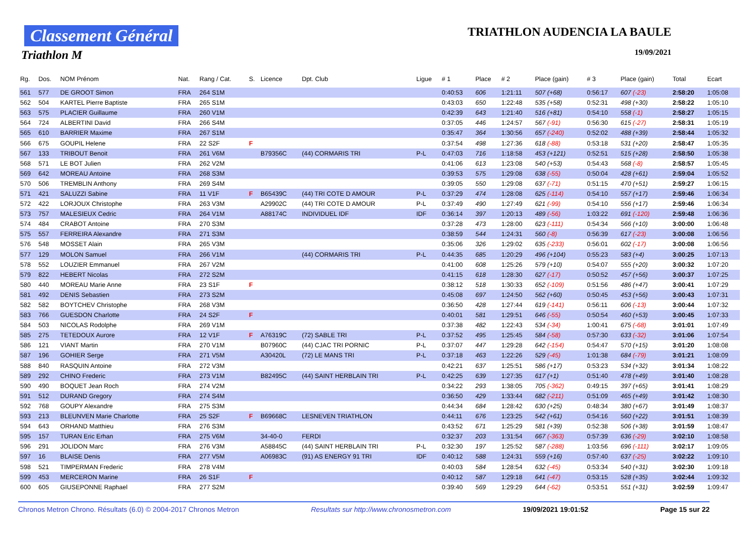Classement Général
Triathlon M
TRIATHLON AUDENCIA LA BAULE
19/09/2021
| Rg. | Dos. | NOM Prénom | Nat. | Rang / Cat. | S. | Licence | Dpt. Club | Ligue | # 1 | Place | # 2 | Place (gain) | # 3 | Place (gain) | Total | Ecart |
| --- | --- | --- | --- | --- | --- | --- | --- | --- | --- | --- | --- | --- | --- | --- | --- | --- |
| 561 | 577 | DE GROOT Simon | FRA | 264 S1M | | | | | 0:40:53 | 606 | 1:21:11 | 507 (+68) | 0:56:17 | 607 (-23) | 2:58:20 | 1:05:08 |
| 562 | 504 | KARTEL Pierre Baptiste | FRA | 265 S1M | | | | | 0:43:03 | 650 | 1:22:48 | 535 (+58) | 0:52:31 | 498 (+30) | 2:58:22 | 1:05:10 |
| 563 | 575 | PLACIER Guillaume | FRA | 260 V1M | | | | | 0:42:39 | 643 | 1:21:40 | 516 (+81) | 0:54:10 | 558 (-1) | 2:58:27 | 1:05:15 |
| 564 | 724 | ALBERTINI David | FRA | 266 S4M | | | | | 0:37:05 | 446 | 1:24:57 | 567 (-91) | 0:56:30 | 615 (-27) | 2:58:31 | 1:05:19 |
| 565 | 610 | BARRIER Maxime | FRA | 267 S1M | | | | | 0:35:47 | 364 | 1:30:56 | 657 (-240) | 0:52:02 | 488 (+39) | 2:58:44 | 1:05:32 |
| 566 | 675 | GOUPIL Helene | FRA | 22 S2F | F | | | | 0:37:54 | 498 | 1:27:36 | 618 (-88) | 0:53:18 | 531 (+20) | 2:58:47 | 1:05:35 |
| 567 | 133 | TRIBOUT Benoit | FRA | 261 V6M | | B79356C | (44) CORMARIS TRI | P-L | 0:47:03 | 716 | 1:18:58 | 453 (+121) | 0:52:51 | 515 (+28) | 2:58:50 | 1:05:38 |
| 568 | 571 | LE BOT Julien | FRA | 262 V2M | | | | | 0:41:06 | 613 | 1:23:08 | 540 (+53) | 0:54:43 | 568 (-8) | 2:58:57 | 1:05:45 |
| 569 | 642 | MOREAU Antoine | FRA | 268 S3M | | | | | 0:39:53 | 575 | 1:29:08 | 638 (-55) | 0:50:04 | 428 (+61) | 2:59:04 | 1:05:52 |
| 570 | 506 | TREMBLIN Anthony | FRA | 269 S4M | | | | | 0:39:05 | 550 | 1:29:08 | 637 (-71) | 0:51:15 | 470 (+51) | 2:59:27 | 1:06:15 |
| 571 | 421 | SALUZZI Sabine | FRA | 11 V1F | F | B65439C | (44) TRI COTE D AMOUR | P-L | 0:37:29 | 474 | 1:28:08 | 625 (-114) | 0:54:10 | 557 (+17) | 2:59:46 | 1:06:34 |
| 572 | 422 | LORJOUX Christophe | FRA | 263 V3M | | A29902C | (44) TRI COTE D AMOUR | P-L | 0:37:49 | 490 | 1:27:49 | 621 (-99) | 0:54:10 | 556 (+17) | 2:59:46 | 1:06:34 |
| 573 | 757 | MALESIEUX Cedric | FRA | 264 V1M | | A88174C | INDIVIDUEL IDF | IDF | 0:36:14 | 397 | 1:20:13 | 489 (-56) | 1:03:22 | 691 (-120) | 2:59:48 | 1:06:36 |
| 574 | 484 | CRABOT Antoine | FRA | 270 S3M | | | | | 0:37:28 | 473 | 1:28:00 | 623 (-111) | 0:54:34 | 566 (+10) | 3:00:00 | 1:06:48 |
| 575 | 557 | FERREIRA Alexandre | FRA | 271 S3M | | | | | 0:38:59 | 544 | 1:24:31 | 560 (-8) | 0:56:39 | 617 (-23) | 3:00:08 | 1:06:56 |
| 576 | 548 | MOSSET Alain | FRA | 265 V3M | | | | | 0:35:06 | 326 | 1:29:02 | 635 (-233) | 0:56:01 | 602 (-17) | 3:00:08 | 1:06:56 |
| 577 | 129 | MOLON Samuel | FRA | 266 V1M | | | (44) CORMARIS TRI | P-L | 0:44:35 | 685 | 1:20:29 | 496 (+104) | 0:55:23 | 583 (+4) | 3:00:25 | 1:07:13 |
| 578 | 552 | LOUZIER Emmanuel | FRA | 267 V2M | | | | | 0:41:00 | 608 | 1:25:26 | 579 (+10) | 0:54:07 | 555 (+20) | 3:00:32 | 1:07:20 |
| 579 | 822 | HEBERT Nicolas | FRA | 272 S2M | | | | | 0:41:15 | 618 | 1:28:30 | 627 (-17) | 0:50:52 | 457 (+56) | 3:00:37 | 1:07:25 |
| 580 | 440 | MOREAU Marie Anne | FRA | 23 S1F | F | | | | 0:38:12 | 518 | 1:30:33 | 652 (-109) | 0:51:56 | 486 (+47) | 3:00:41 | 1:07:29 |
| 581 | 492 | DENIS Sebastien | FRA | 273 S2M | | | | | 0:45:08 | 697 | 1:24:50 | 562 (+60) | 0:50:45 | 453 (+56) | 3:00:43 | 1:07:31 |
| 582 | 582 | BOYTCHEV Christophe | FRA | 268 V3M | | | | | 0:36:50 | 428 | 1:27:44 | 619 (-141) | 0:56:11 | 606 (-13) | 3:00:44 | 1:07:32 |
| 583 | 766 | GUESDON Charlotte | FRA | 24 S2F | F | | | | 0:40:01 | 581 | 1:29:51 | 646 (-55) | 0:50:54 | 460 (+53) | 3:00:45 | 1:07:33 |
| 584 | 503 | NICOLAS Rodolphe | FRA | 269 V1M | | | | | 0:37:38 | 482 | 1:22:43 | 534 (-34) | 1:00:41 | 675 (-68) | 3:01:01 | 1:07:49 |
| 585 | 275 | TETEDOUX Aurore | FRA | 12 V1F | F | A76319C | (72) SABLE TRI | P-L | 0:37:52 | 495 | 1:25:45 | 584 (-58) | 0:57:30 | 633 (-32) | 3:01:06 | 1:07:54 |
| 586 | 121 | VIANT Martin | FRA | 270 V1M | | B07960C | (44) CJAC TRI PORNIC | P-L | 0:37:07 | 447 | 1:29:28 | 642 (-154) | 0:54:47 | 570 (+15) | 3:01:20 | 1:08:08 |
| 587 | 196 | GOHIER Serge | FRA | 271 V5M | | A30420L | (72) LE MANS TRI | P-L | 0:37:18 | 463 | 1:22:26 | 529 (-45) | 1:01:38 | 684 (-79) | 3:01:21 | 1:08:09 |
| 588 | 840 | RASQUIN Antoine | FRA | 272 V3M | | | | | 0:42:21 | 637 | 1:25:51 | 586 (+17) | 0:53:23 | 534 (+32) | 3:01:34 | 1:08:22 |
| 589 | 292 | CHINO Frederic | FRA | 273 V1M | | B82495C | (44) SAINT HERBLAIN TRI | P-L | 0:42:25 | 639 | 1:27:35 | 617 (+1) | 0:51:40 | 478 (+49) | 3:01:40 | 1:08:28 |
| 590 | 490 | BOQUET Jean Roch | FRA | 274 V2M | | | | | 0:34:22 | 293 | 1:38:05 | 705 (-362) | 0:49:15 | 397 (+65) | 3:01:41 | 1:08:29 |
| 591 | 512 | DURAND Gregory | FRA | 274 S4M | | | | | 0:36:50 | 429 | 1:33:44 | 682 (-211) | 0:51:09 | 465 (+49) | 3:01:42 | 1:08:30 |
| 592 | 768 | GOUPY Alexandre | FRA | 275 S3M | | | | | 0:44:34 | 684 | 1:28:42 | 630 (+25) | 0:48:34 | 380 (+67) | 3:01:49 | 1:08:37 |
| 593 | 213 | BLEUNVEN Marie Charlotte | FRA | 25 S2F | F | B69668C | LESNEVEN TRIATHLON | | 0:44:11 | 676 | 1:23:25 | 542 (+61) | 0:54:16 | 560 (+22) | 3:01:51 | 1:08:39 |
| 594 | 643 | ORHAND Matthieu | FRA | 276 S3M | | | | | 0:43:52 | 671 | 1:25:29 | 581 (+39) | 0:52:38 | 506 (+38) | 3:01:59 | 1:08:47 |
| 595 | 157 | TURAN Eric Erhan | FRA | 275 V6M | | 34-40-0 | FERDI | | 0:32:37 | 203 | 1:31:54 | 667 (-363) | 0:57:39 | 636 (-29) | 3:02:10 | 1:08:58 |
| 596 | 291 | JOLIDON Marc | FRA | 276 V3M | | A58845C | (44) SAINT HERBLAIN TRI | P-L | 0:32:30 | 197 | 1:25:52 | 587 (-288) | 1:03:56 | 696 (-111) | 3:02:17 | 1:09:05 |
| 597 | 16 | BLAISE Denis | FRA | 277 V5M | | A06983C | (91) AS ENERGY 91 TRI | IDF | 0:40:12 | 588 | 1:24:31 | 559 (+16) | 0:57:40 | 637 (-25) | 3:02:22 | 1:09:10 |
| 598 | 521 | TIMPERMAN Frederic | FRA | 278 V4M | | | | | 0:40:03 | 584 | 1:28:54 | 632 (-45) | 0:53:34 | 540 (+31) | 3:02:30 | 1:09:18 |
| 599 | 453 | MERCERON Marine | FRA | 26 S1F | F | | | | 0:40:12 | 587 | 1:29:18 | 641 (-47) | 0:53:15 | 528 (+35) | 3:02:44 | 1:09:32 |
| 600 | 605 | GIUSEPONNE Raphael | FRA | 277 S2M | | | | | 0:39:40 | 569 | 1:29:29 | 644 (-62) | 0:53:51 | 551 (+31) | 3:02:59 | 1:09:47 |
Chronos Metron Chrono. Résultats (6.0) © 2004-2017 Chronos Metron Resultats sur http://www.chronosmetron.com 19/09/2021 19:01:52 Page 15 sur 22